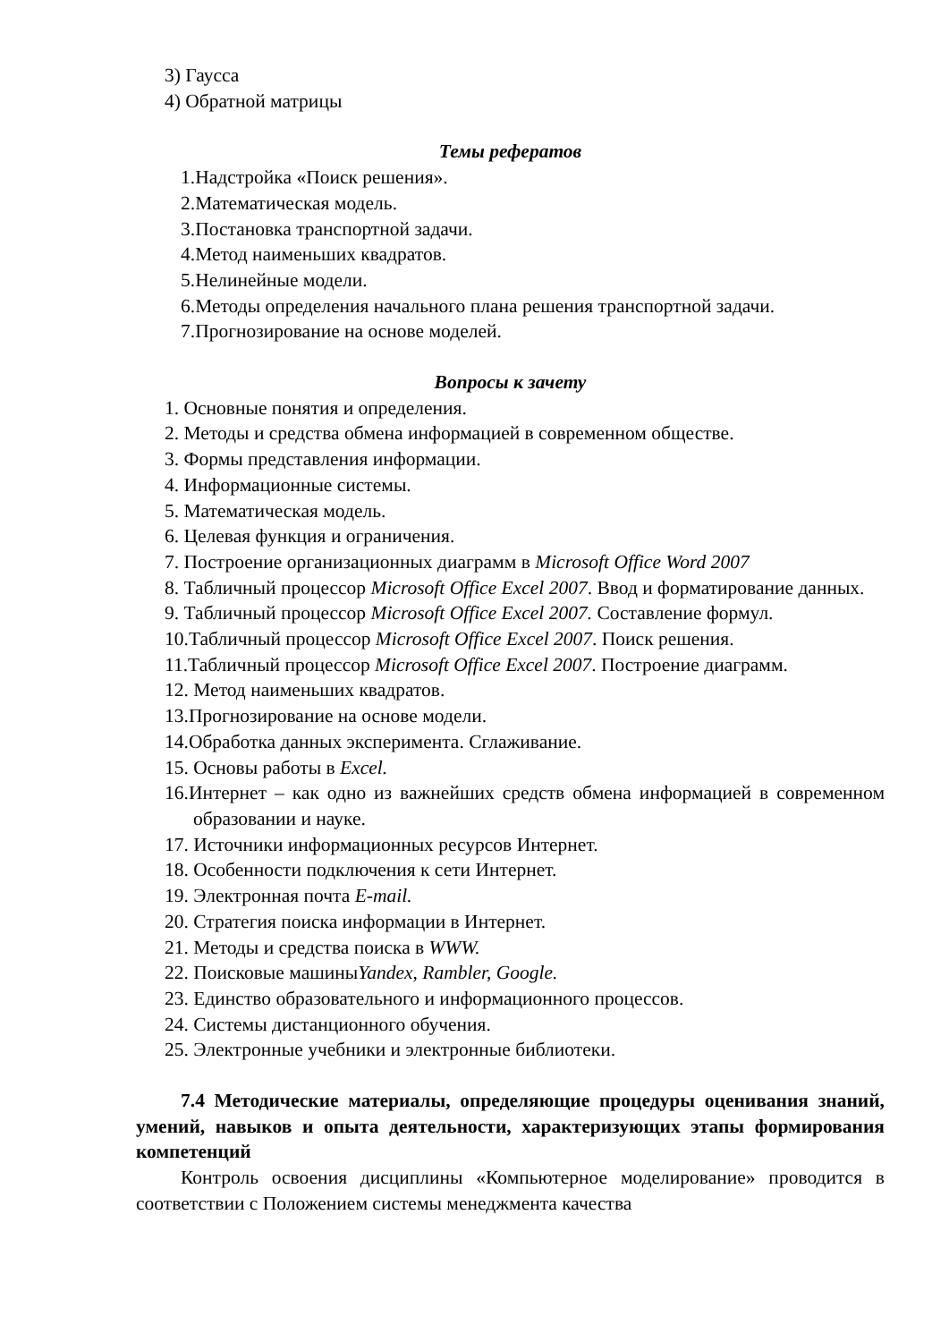3) Гаусса
4) Обратной матрицы
Темы рефератов
1.Надстройка «Поиск решения».
2.Математическая модель.
3.Постановка транспортной задачи.
4.Метод наименьших квадратов.
5.Нелинейные модели.
6.Методы определения начального плана решения транспортной задачи.
7.Прогнозирование на основе моделей.
Вопросы к зачету
1. Основные понятия и определения.
2. Методы и средства обмена информацией в современном обществе.
3. Формы представления информации.
4. Информационные системы.
5. Математическая модель.
6. Целевая функция и ограничения.
7. Построение организационных диаграмм в Microsoft Office Word 2007
8. Табличный процессор Microsoft Office Excel 2007. Ввод и форматирование данных.
9. Табличный процессор Microsoft Office Excel 2007. Составление формул.
10.Табличный процессор Microsoft Office Excel 2007. Поиск решения.
11.Табличный процессор Microsoft Office Excel 2007. Построение диаграмм.
12. Метод наименьших квадратов.
13.Прогнозирование на основе модели.
14.Обработка данных эксперимента. Сглаживание.
15. Основы работы в Excel.
16.Интернет – как одно из важнейших средств обмена информацией в современном образовании и науке.
17. Источники информационных ресурсов Интернет.
18. Особенности подключения к сети Интернет.
19. Электронная почта E-mail.
20. Стратегия поиска информации в Интернет.
21. Методы и средства поиска в WWW.
22. Поисковые машиныYandex, Rambler, Google.
23. Единство образовательного и информационного процессов.
24. Системы дистанционного обучения.
25. Электронные учебники и электронные библиотеки.
7.4 Методические материалы, определяющие процедуры оценивания знаний, умений, навыков и опыта деятельности, характеризующих этапы формирования компетенций
Контроль освоения дисциплины «Компьютерное моделирование» проводится в соответствии с Положением системы менеджмента качества